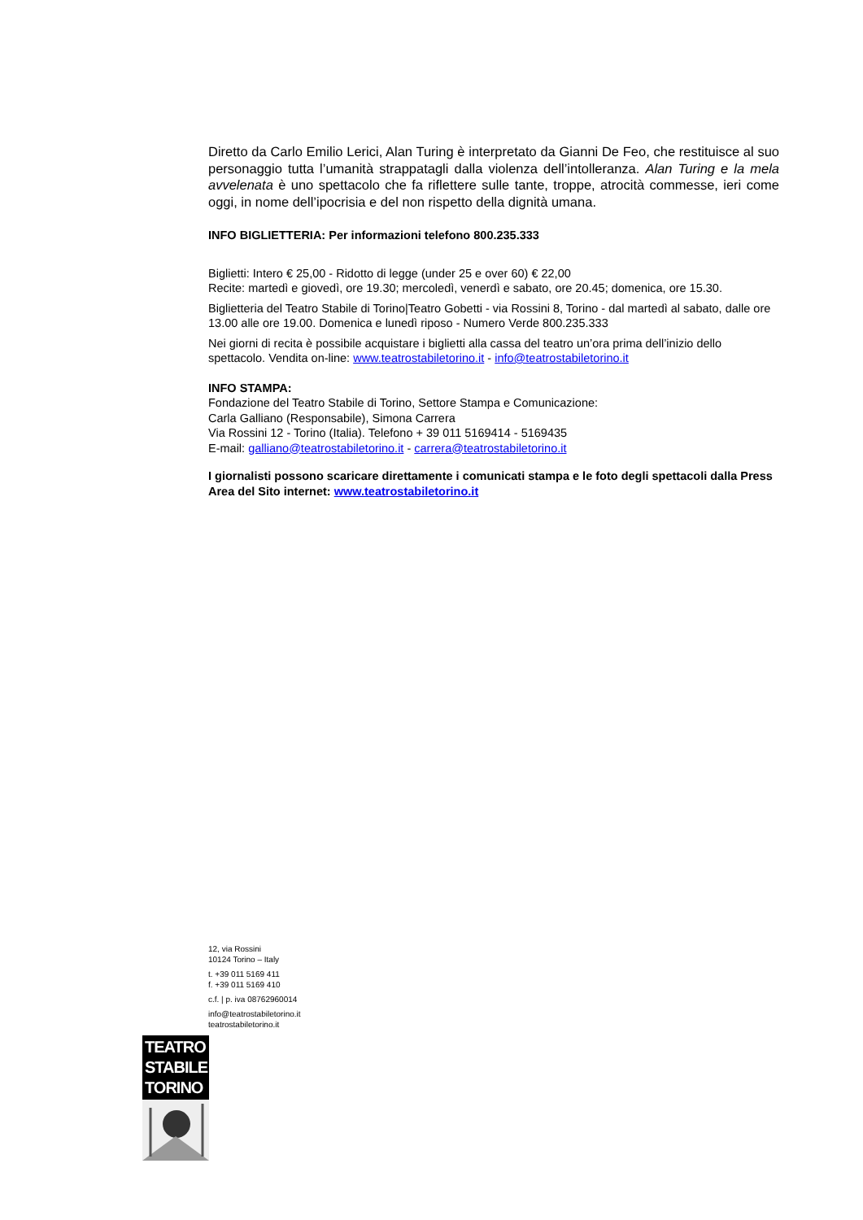Diretto da Carlo Emilio Lerici, Alan Turing è interpretato da Gianni De Feo, che restituisce al suo personaggio tutta l’umanità strappatagli dalla violenza dell’intolleranza. Alan Turing e la mela avvelenata è uno spettacolo che fa riflettere sulle tante, troppe, atrocità commesse, ieri come oggi, in nome dell’ipocrisia e del non rispetto della dignità umana.
INFO BIGLIETTERIA: Per informazioni telefono 800.235.333
Biglietti: Intero € 25,00 - Ridotto di legge (under 25 e over 60) € 22,00
Recite: martedì e giovedì, ore 19.30; mercoledì, venerdì e sabato, ore 20.45; domenica, ore 15.30.
Biglietteria del Teatro Stabile di Torino|Teatro Gobetti - via Rossini 8, Torino - dal martedì al sabato, dalle ore 13.00 alle ore 19.00. Domenica e lunedì riposo - Numero Verde 800.235.333
Nei giorni di recita è possibile acquistare i biglietti alla cassa del teatro un’ora prima dell’inizio dello spettacolo. Vendita on-line: www.teatrostabiletorino.it - info@teatrostabiletorino.it
INFO STAMPA:
Fondazione del Teatro Stabile di Torino, Settore Stampa e Comunicazione:
Carla Galliano (Responsabile), Simona Carrera
Via Rossini 12 - Torino (Italia). Telefono + 39 011 5169414 - 5169435
E-mail: galliano@teatrostabiletorino.it - carrera@teatrostabiletorino.it
I giornalisti possono scaricare direttamente i comunicati stampa e le foto degli spettacoli dalla Press Area del Sito internet: www.teatrostabiletorino.it
12, via Rossini
10124 Torino – Italy
t. +39 011 5169 411
f. +39 011 5169 410
c.f. | p. iva 08762960014
info@teatrostabiletorino.it
teatrostabiletorino.it
TEATRO
STABILE
TORINO